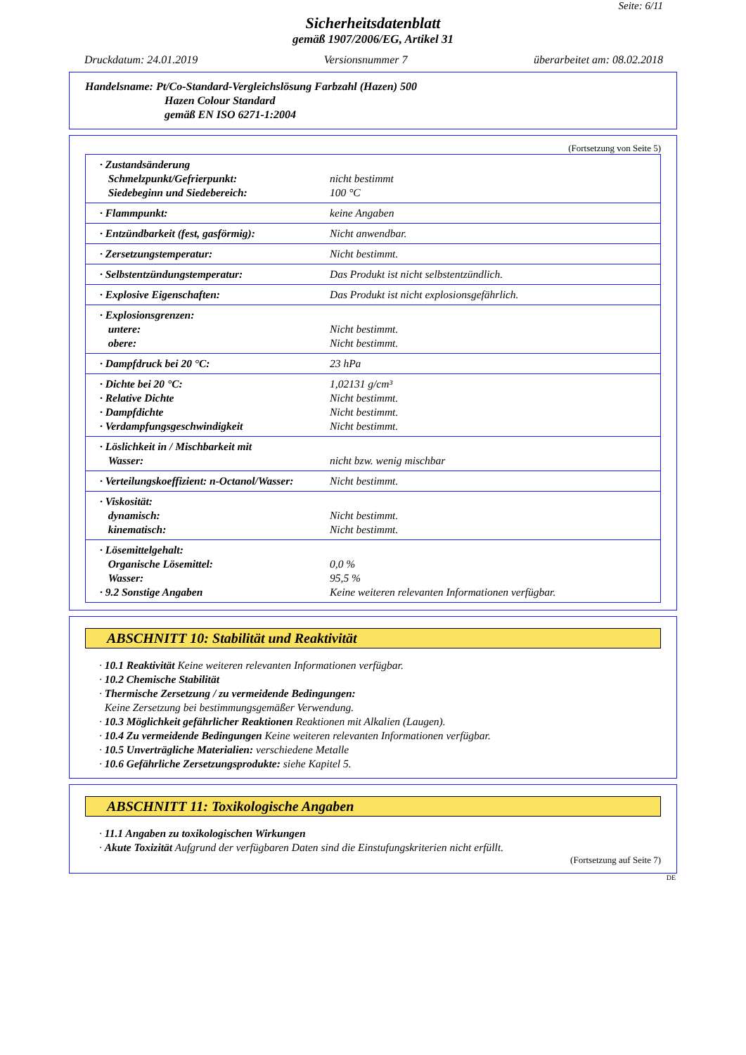Seite: 6/11
Sicherheitsdatenblatt
gemäß 1907/2006/EG, Artikel 31
Druckdatum: 24.01.2019 Versionsnummer 7 überarbeitet am: 08.02.2018
Handelsname: Pt/Co-Standard-Vergleichslösung Farbzahl (Hazen) 500
Hazen Colour Standard
gemäß EN ISO 6271-1:2004
(Fortsetzung von Seite 5)
| · Zustandsänderung Schmelzpunkt/Gefrierpunkt: Siedebeginn und Siedebereich: | nicht bestimmt 100 °C |
| · Flammpunkt: | keine Angaben |
| · Entzündbarkeit (fest, gasförmig): | Nicht anwendbar. |
| · Zersetzungstemperatur: | Nicht bestimmt. |
| · Selbstentzündungstemperatur: | Das Produkt ist nicht selbstentzündlich. |
| · Explosive Eigenschaften: | Das Produkt ist nicht explosionsgefährlich. |
| · Explosionsgrenzen: untere: obere: | Nicht bestimmt. Nicht bestimmt. |
| · Dampfdruck bei 20 °C: | 23 hPa |
| · Dichte bei 20 °C: · Relative Dichte · Dampfdichte · Verdampfungsgeschwindigkeit | 1,02131 g/cm³ Nicht bestimmt. Nicht bestimmt. Nicht bestimmt. |
| · Löslichkeit in / Mischbarkeit mit Wasser: | nicht bzw. wenig mischbar |
| · Verteilungskoeffizient: n-Octanol/Wasser: | Nicht bestimmt. |
| · Viskosität: dynamisch: kinematisch: | Nicht bestimmt. Nicht bestimmt. |
| · Lösemittelgehalt: Organische Lösemittel: Wasser: · 9.2 Sonstige Angaben | 0,0 % 95,5 % Keine weiteren relevanten Informationen verfügbar. |
ABSCHNITT 10: Stabilität und Reaktivität
· 10.1 Reaktivität Keine weiteren relevanten Informationen verfügbar.
· 10.2 Chemische Stabilität
· Thermische Zersetzung / zu vermeidende Bedingungen:
Keine Zersetzung bei bestimmungsgemäßer Verwendung.
· 10.3 Möglichkeit gefährlicher Reaktionen Reaktionen mit Alkalien (Laugen).
· 10.4 Zu vermeidende Bedingungen Keine weiteren relevanten Informationen verfügbar.
· 10.5 Unverträgliche Materialien: verschiedene Metalle
· 10.6 Gefährliche Zersetzungsprodukte: siehe Kapitel 5.
ABSCHNITT 11: Toxikologische Angaben
· 11.1 Angaben zu toxikologischen Wirkungen
· Akute Toxizität Aufgrund der verfügbaren Daten sind die Einstufungskriterien nicht erfüllt.
(Fortsetzung auf Seite 7)
DE